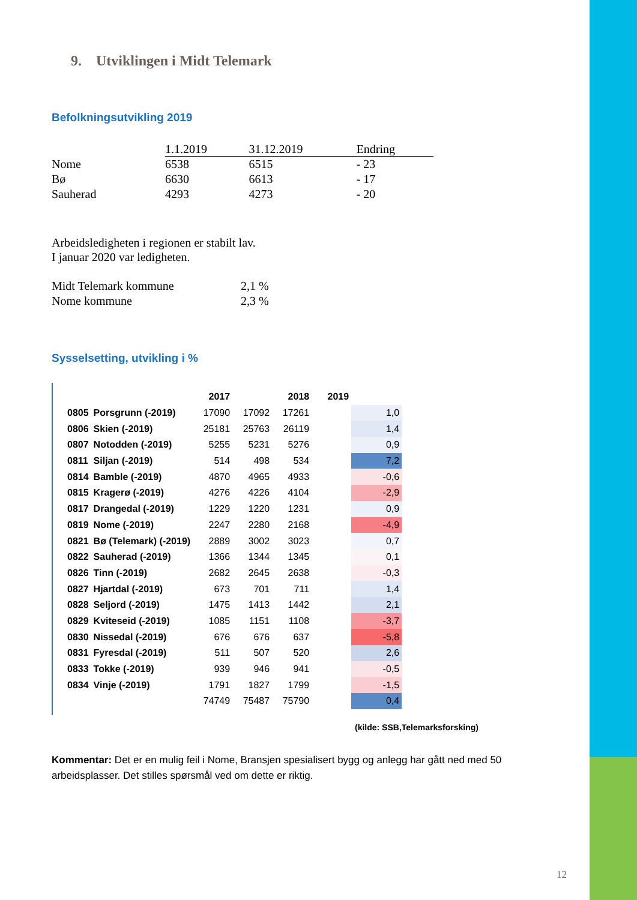9. Utviklingen i Midt Telemark
Befolkningsutvikling 2019
| | 1.1.2019 | 31.12.2019 | Endring |
| --- | --- | --- | --- |
| Nome | 6538 | 6515 | - 23 |
| Bø | 6630 | 6613 | - 17 |
| Sauherad | 4293 | 4273 | - 20 |
Arbeidsledigheten i regionen er stabilt lav.
I januar 2020 var ledigheten.
| Midt Telemark kommune | 2,1 % |
| Nome kommune | 2,3 % |
Sysselsetting, utvikling i %
| | | 2017 | | 2018 | 2019 | |
| --- | --- | --- | --- | --- | --- | --- |
| 0805 | Porsgrunn (-2019) | 17090 | 17092 | 17261 | | 1,0 |
| 0806 | Skien (-2019) | 25181 | 25763 | 26119 | | 1,4 |
| 0807 | Notodden (-2019) | 5255 | 5231 | 5276 | | 0,9 |
| 0811 | Siljan (-2019) | 514 | 498 | 534 | | 7,2 |
| 0814 | Bamble (-2019) | 4870 | 4965 | 4933 | | -0,6 |
| 0815 | Kragerø (-2019) | 4276 | 4226 | 4104 | | -2,9 |
| 0817 | Drangedal (-2019) | 1229 | 1220 | 1231 | | 0,9 |
| 0819 | Nome (-2019) | 2247 | 2280 | 2168 | | -4,9 |
| 0821 | Bø (Telemark) (-2019) | 2889 | 3002 | 3023 | | 0,7 |
| 0822 | Sauherad (-2019) | 1366 | 1344 | 1345 | | 0,1 |
| 0826 | Tinn (-2019) | 2682 | 2645 | 2638 | | -0,3 |
| 0827 | Hjartdal (-2019) | 673 | 701 | 711 | | 1,4 |
| 0828 | Seljord (-2019) | 1475 | 1413 | 1442 | | 2,1 |
| 0829 | Kviteseid (-2019) | 1085 | 1151 | 1108 | | -3,7 |
| 0830 | Nissedal (-2019) | 676 | 676 | 637 | | -5,8 |
| 0831 | Fyresdal (-2019) | 511 | 507 | 520 | | 2,6 |
| 0833 | Tokke (-2019) | 939 | 946 | 941 | | -0,5 |
| 0834 | Vinje (-2019) | 1791 | 1827 | 1799 | | -1,5 |
| | | 74749 | 75487 | 75790 | | 0,4 |
(kilde: SSB,Telemarksforsking)
Kommentar: Det er en mulig feil i Nome, Bransjen spesialisert bygg og anlegg har gått ned med 50 arbeidsplasser. Det stilles spørsmål ved om dette er riktig.
12